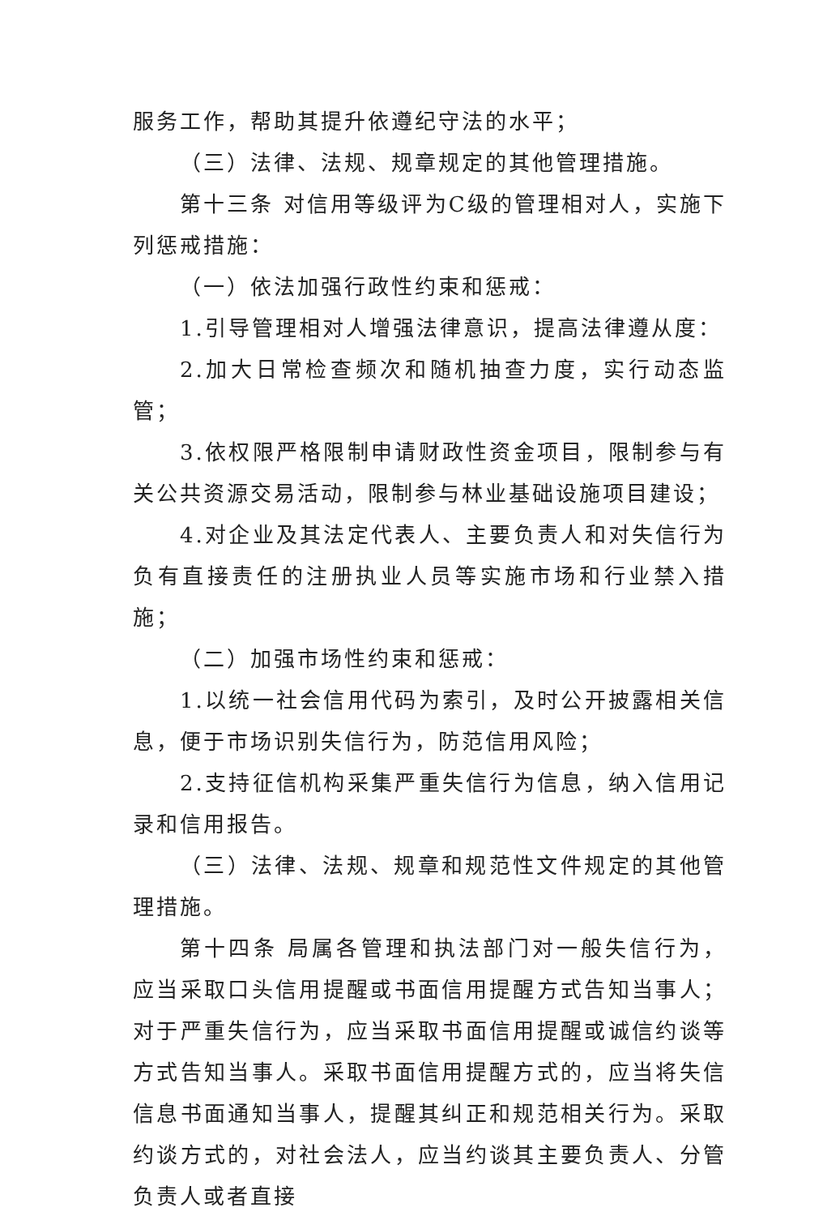服务工作，帮助其提升依遵纪守法的水平；
（三）法律、法规、规章规定的其他管理措施。
第十三条 对信用等级评为C级的管理相对人，实施下列惩戒措施：
（一）依法加强行政性约束和惩戒：
1.引导管理相对人增强法律意识，提高法律遵从度：
2.加大日常检查频次和随机抽查力度，实行动态监管；
3.依权限严格限制申请财政性资金项目，限制参与有关公共资源交易活动，限制参与林业基础设施项目建设；
4.对企业及其法定代表人、主要负责人和对失信行为负有直接责任的注册执业人员等实施市场和行业禁入措施；
（二）加强市场性约束和惩戒：
1.以统一社会信用代码为索引，及时公开披露相关信息，便于市场识别失信行为，防范信用风险；
2.支持征信机构采集严重失信行为信息，纳入信用记录和信用报告。
（三）法律、法规、规章和规范性文件规定的其他管理措施。
第十四条 局属各管理和执法部门对一般失信行为，应当采取口头信用提醒或书面信用提醒方式告知当事人；对于严重失信行为，应当采取书面信用提醒或诚信约谈等方式告知当事人。采取书面信用提醒方式的，应当将失信信息书面通知当事人，提醒其纠正和规范相关行为。采取约谈方式的，对社会法人，应当约谈其主要负责人、分管负责人或者直接